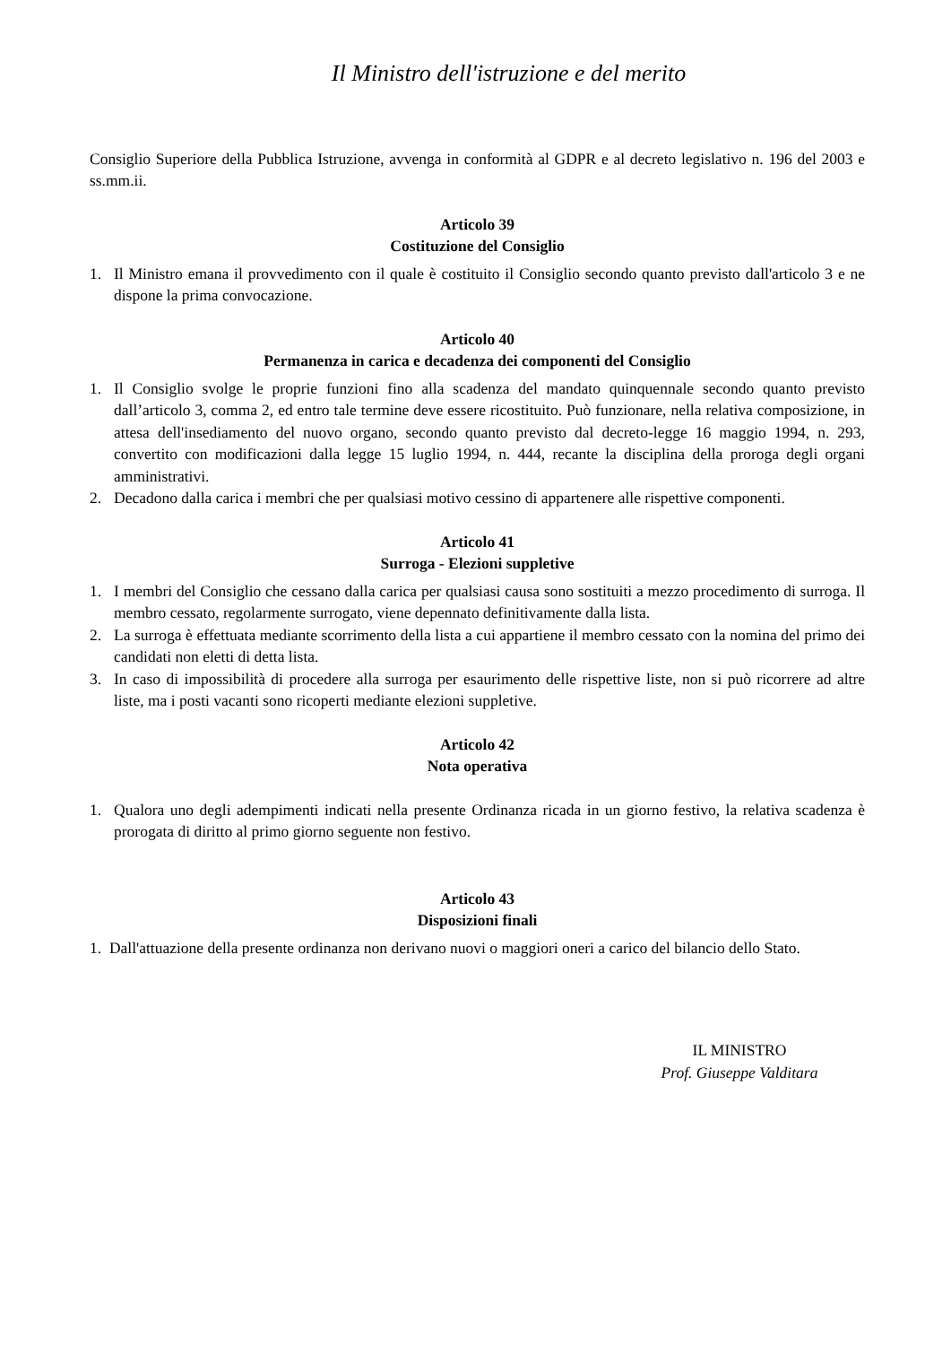Il Ministro dell'istruzione e del merito
Consiglio Superiore della Pubblica Istruzione, avvenga in conformità al GDPR e al decreto legislativo n. 196 del 2003 e ss.mm.ii.
Articolo 39
Costituzione del Consiglio
1. Il Ministro emana il provvedimento con il quale è costituito il Consiglio secondo quanto previsto dall'articolo 3 e ne dispone la prima convocazione.
Articolo 40
Permanenza in carica e decadenza dei componenti del Consiglio
1. Il Consiglio svolge le proprie funzioni fino alla scadenza del mandato quinquennale secondo quanto previsto dall’articolo 3, comma 2, ed entro tale termine deve essere ricostituito. Può funzionare, nella relativa composizione, in attesa dell'insediamento del nuovo organo, secondo quanto previsto dal decreto-legge 16 maggio 1994, n. 293, convertito con modificazioni dalla legge 15 luglio 1994, n. 444, recante la disciplina della proroga degli organi amministrativi.
2. Decadono dalla carica i membri che per qualsiasi motivo cessino di appartenere alle rispettive componenti.
Articolo 41
Surroga - Elezioni suppletive
1. I membri del Consiglio che cessano dalla carica per qualsiasi causa sono sostituiti a mezzo procedimento di surroga. Il membro cessato, regolarmente surrogato, viene depennato definitivamente dalla lista.
2. La surroga è effettuata mediante scorrimento della lista a cui appartiene il membro cessato con la nomina del primo dei candidati non eletti di detta lista.
3. In caso di impossibilità di procedere alla surroga per esaurimento delle rispettive liste, non si può ricorrere ad altre liste, ma i posti vacanti sono ricoperti mediante elezioni suppletive.
Articolo 42
Nota operativa
1. Qualora uno degli adempimenti indicati nella presente Ordinanza ricada in un giorno festivo, la relativa scadenza è prorogata di diritto al primo giorno seguente non festivo.
Articolo 43
Disposizioni finali
1. Dall'attuazione della presente ordinanza non derivano nuovi o maggiori oneri a carico del bilancio dello Stato.
IL MINISTRO
Prof. Giuseppe Valditara